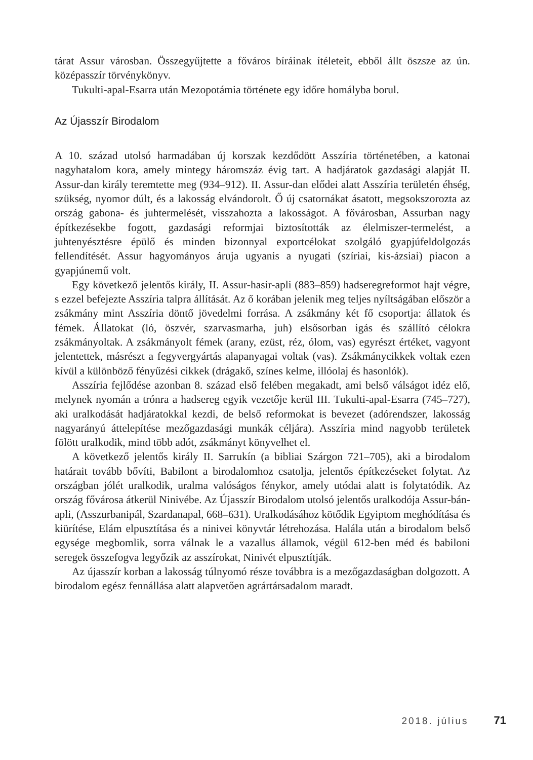tárat Assur városban. Összegyűjtette a főváros bíráinak ítéleteit, ebből állt öszsze az ún. középasszír törvénykönyv.
Tukulti-apal-Esarra után Mezopotámia története egy időre homályba borul.
Az Újasszír Birodalom
A 10. század utolsó harmadában új korszak kezdődött Asszíria történetében, a katonai nagyhatalom kora, amely mintegy háromszáz évig tart. A hadjáratok gazdasági alapját II. Assur-dan király teremtette meg (934–912). II. Assur-dan elődei alatt Asszíria területén éhség, szükség, nyomor dúlt, és a lakosság elvándorolt. Ő új csatornákat ásatott, megsokszorozta az ország gabona- és juhtermelését, visszahozta a lakosságot. A fővárosban, Assurban nagy építkezésekbe fogott, gazdasági reformjai biztosították az élelmiszer-termelést, a juhtenyésztésre épülő és minden bizonnyal exportcélokat szolgáló gyapjúfeldolgozás fellendítését. Assur hagyományos áruja ugyanis a nyugati (szíriai, kis-ázsiai) piacon a gyapjúnemű volt.
Egy következő jelentős király, II. Assur-hasir-apli (883–859) hadseregreformot hajt végre, s ezzel befejezte Asszíria talpra állítását. Az ő korában jelenik meg teljes nyíltságában először a zsákmány mint Asszíria döntő jövedelmi forrása. A zsákmány két fő csoportja: állatok és fémek. Állatokat (ló, öszvér, szarvasmarha, juh) elsősorban igás és szállító célokra zsákmányoltak. A zsákmányolt fémek (arany, ezüst, réz, ólom, vas) egyrészt értéket, vagyont jelentettek, másrészt a fegyvergyártás alapanyagai voltak (vas). Zsákmánycikkek voltak ezen kívül a különböző fényűzési cikkek (drágakő, színes kelme, illóolaj és hasonlók).
Asszíria fejlődése azonban 8. század első felében megakadt, ami belső válságot idéz elő, melynek nyomán a trónra a hadsereg egyik vezetője kerül III. Tukulti-apal-Esarra (745–727), aki uralkodását hadjáratokkal kezdi, de belső reformokat is bevezet (adórendszer, lakosság nagyarányú áttelepítése mezőgazdasági munkák céljára). Asszíria mind nagyobb területek fölött uralkodik, mind több adót, zsákmányt könyvelhet el.
A következő jelentős király II. Sarrukín (a bibliai Szárgon 721–705), aki a birodalom határait tovább bővíti, Babilont a birodalomhoz csatolja, jelentős építkezéseket folytat. Az országban jólét uralkodik, uralma valóságos fénykor, amely utódai alatt is folytatódik. Az ország fővárosa átkerül Ninivébe. Az Újasszír Birodalom utolsó jelentős uralkodója Assur-bán-apli, (Asszurbanipál, Szardanapal, 668–631). Uralkodásához kötődik Egyiptom meghódítása és kiürítése, Elám elpusztítása és a ninivei könyvtár létrehozása. Halála után a birodalom belső egysége megbomlik, sorra válnak le a vazallus államok, végül 612-ben méd és babiloni seregek összefogva legyőzik az asszírokat, Ninivét elpusztítják.
Az újasszír korban a lakosság túlnyomó része továbbra is a mezőgazdaságban dolgozott. A birodalom egész fennállása alatt alapvetően agrártársadalom maradt.
2018. július 71